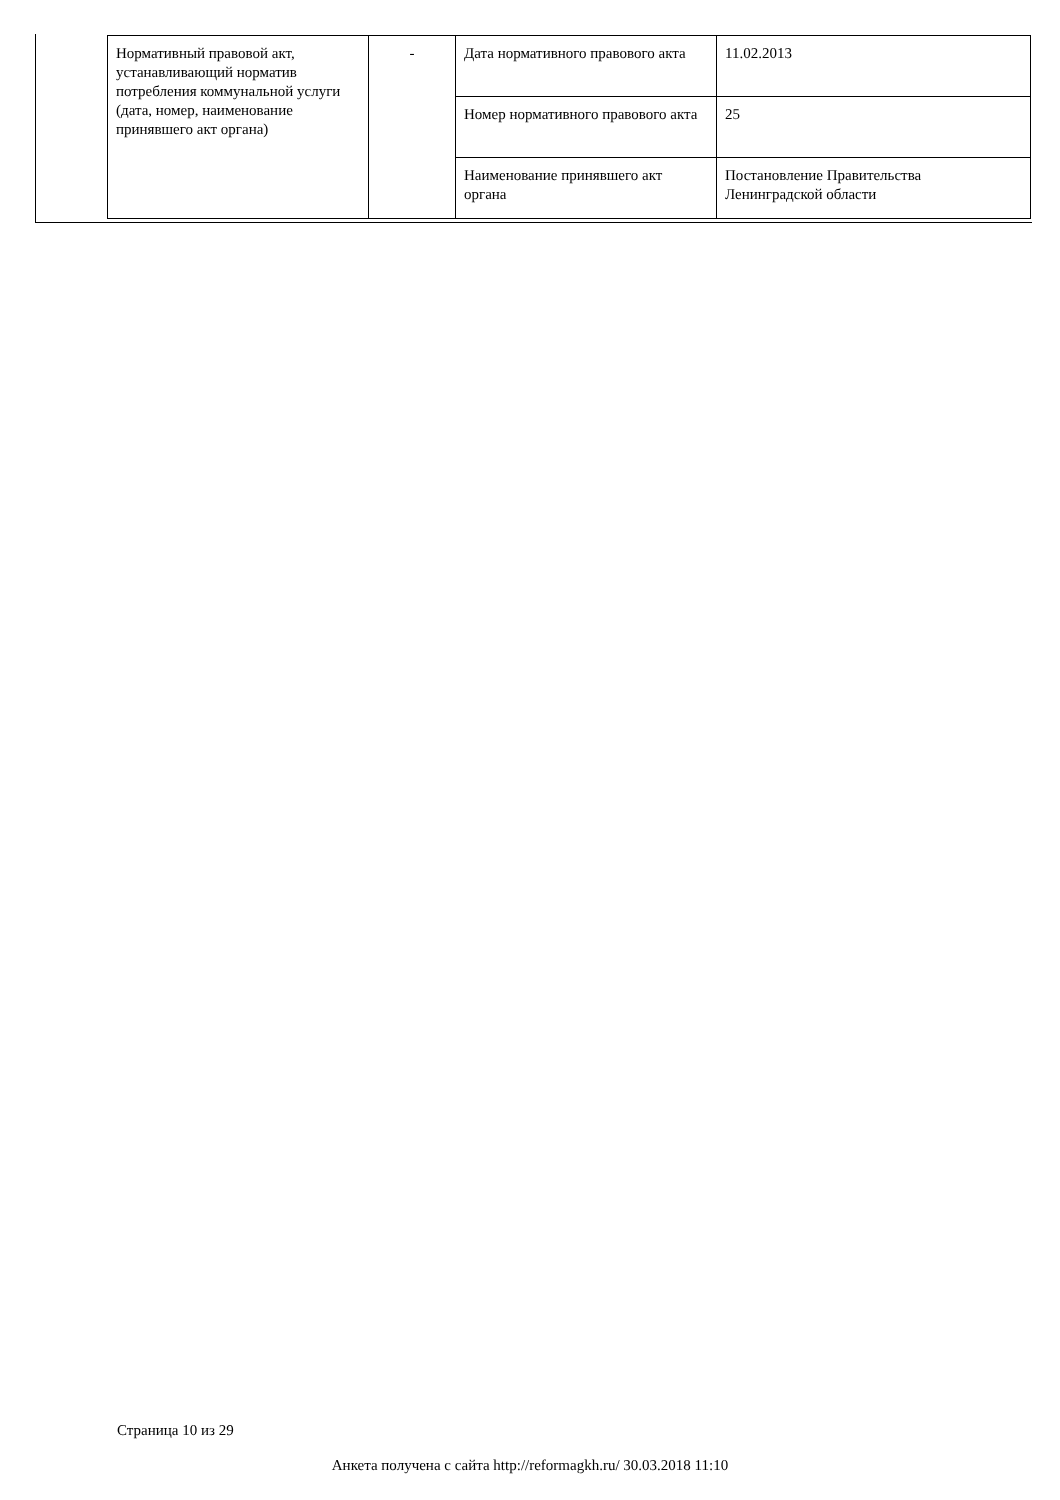| Нормативный правовой акт, устанавливающий норматив потребления коммунальной услуги (дата, номер, наименование принявшего акт органа) | - | Дата нормативного правового акта | 11.02.2013 |
| | | Номер нормативного правового акта | 25 |
| | | Наименование принявшего акт органа | Постановление Правительства Ленинградской области |
Страница 10 из 29
Анкета получена с сайта http://reformagkh.ru/ 30.03.2018 11:10